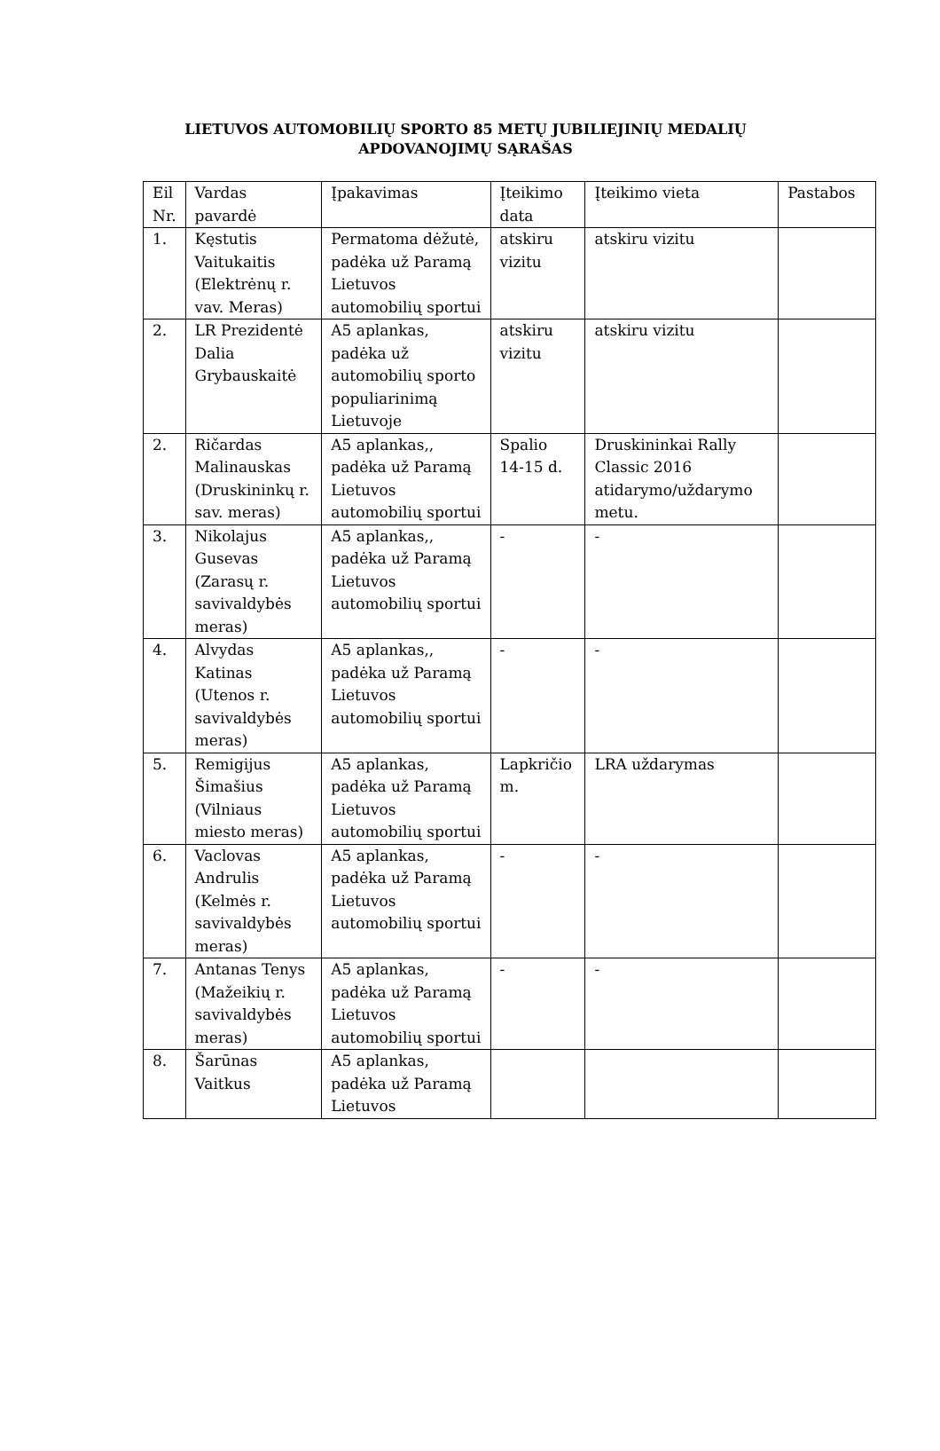LIETUVOS AUTOMOBILIŲ SPORTO 85 METŲ JUBILIEJINIŲ MEDALIŲ APDOVANOJIMŲ SĄRAŠAS
| Eil Nr. | Vardas pavardė | Įpakavimas | Įteikimo data | Įteikimo vieta | Pastabos |
| 1. | Kęstutis Vaitukaitis (Elektrėnų r. vav. Meras) | Permatoma dėžutė, padėka už Paramą Lietuvos automobilių sportui | atskiru vizitu | atskiru vizitu | |
| 2. | LR Prezidentė Dalia Grybauskaitė | A5 aplankas, padėka už automobilių sporto populiarinimą Lietuvoje | atskiru vizitu | atskiru vizitu | |
| 2. | Ričardas Malinauskas (Druskininkų r. sav. meras) | A5 aplankas,, padėka už Paramą Lietuvos automobilių sportui | Spalio 14-15 d. | Druskininkai Rally Classic 2016 atidarymo/uždarymo metu. | |
| 3. | Nikolajus Gusevas (Zarasų r. savivaldybės meras) | A5 aplankas,, padėka už Paramą Lietuvos automobilių sportui | - | - | |
| 4. | Alvydas Katinas (Utenos r. savivaldybės meras) | A5 aplankas,, padėka už Paramą Lietuvos automobilių sportui | - | - | |
| 5. | Remigijus Šimašius (Vilniaus miesto meras) | A5 aplankas, padėka už Paramą Lietuvos automobilių sportui | Lapkričio m. | LRA uždarymas | |
| 6. | Vaclovas Andrulis (Kelmės r. savivaldybės meras) | A5 aplankas, padėka už Paramą Lietuvos automobilių sportui | - | - | |
| 7. | Antanas Tenys (Mažeikių r. savivaldybės meras) | A5 aplankas, padėka už Paramą Lietuvos automobilių sportui | - | - | |
| 8. | Šarūnas Vaitkus | A5 aplankas, padėka už Paramą Lietuvos | | | |